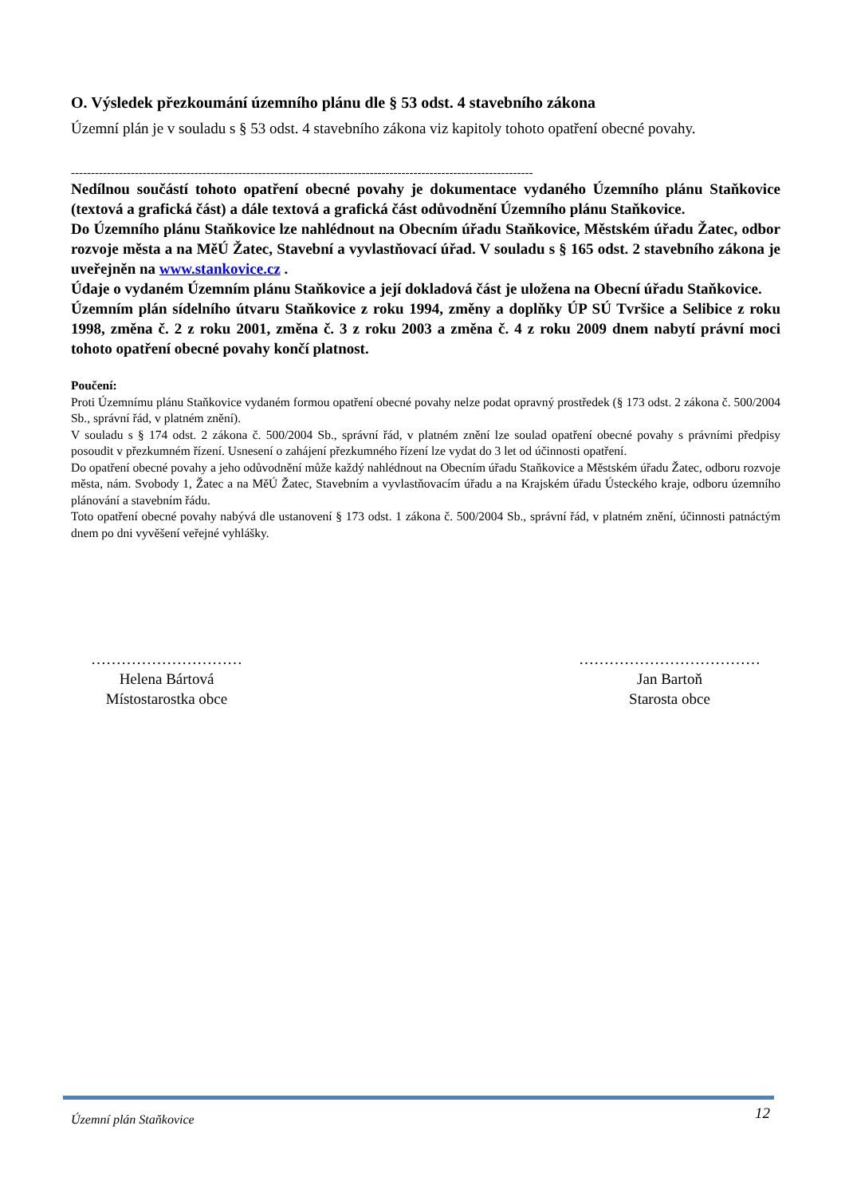O. Výsledek přezkoumání územního plánu dle § 53 odst. 4 stavebního zákona
Územní plán je v souladu s § 53 odst. 4 stavebního zákona viz kapitoly tohoto opatření obecné povahy.
--------------------------------------------------------------------------------------------------------------------
Nedílnou součástí tohoto opatření obecné povahy je dokumentace vydaného Územního plánu Staňkovice (textová a grafická část) a dále textová a grafická část odůvodnění Územního plánu Staňkovice.
Do Územního plánu Staňkovice lze nahlédnout na Obecním úřadu Staňkovice, Městském úřadu Žatec, odbor rozvoje města a na MěÚ Žatec, Stavební a vyvlastňovací úřad. V souladu s § 165 odst. 2 stavebního zákona je uveřejněn na www.stankovice.cz .
Údaje o vydaném Územním plánu Staňkovice a její dokladová část je uložena na Obecní úřadu Staňkovice.
Územním plán sídelního útvaru Staňkovice z roku 1994, změny a doplňky ÚP SÚ Tvršice a Selibice z roku 1998, změna č. 2 z roku 2001, změna č. 3 z roku 2003 a změna č. 4 z roku 2009 dnem nabytí právní moci tohoto opatření obecné povahy končí platnost.
Poučení:
Proti Územnímu plánu Staňkovice vydaném formou opatření obecné povahy nelze podat opravný prostředek (§ 173 odst. 2 zákona č. 500/2004 Sb., správní řád, v platném znění).
V souladu s § 174 odst. 2 zákona č. 500/2004 Sb., správní řád, v platném znění lze soulad opatření obecné povahy s právními předpisy posoudit v přezkumném řízení. Usnesení o zahájení přezkumného řízení lze vydat do 3 let od účinnosti opatření.
Do opatření obecné povahy a jeho odůvodnění může každý nahlédnout na Obecním úřadu Staňkovice a Městském úřadu Žatec, odboru rozvoje města, nám. Svobody 1, Žatec a na MěÚ Žatec, Stavebním a vyvlastňovacím úřadu a na Krajském úřadu Ústeckého kraje, odboru územního plánování a stavebním řádu.
Toto opatření obecné povahy nabývá dle ustanovení § 173 odst. 1 zákona č. 500/2004 Sb., správní řád, v platném znění, účinnosti patnáctým dnem po dni vyvěšení veřejné vyhlášky.
…………………………
Helena Bártová
Místostarostka obce
………………………………
Jan Bartoň
Starosta obce
Územní plán Staňkovice 12